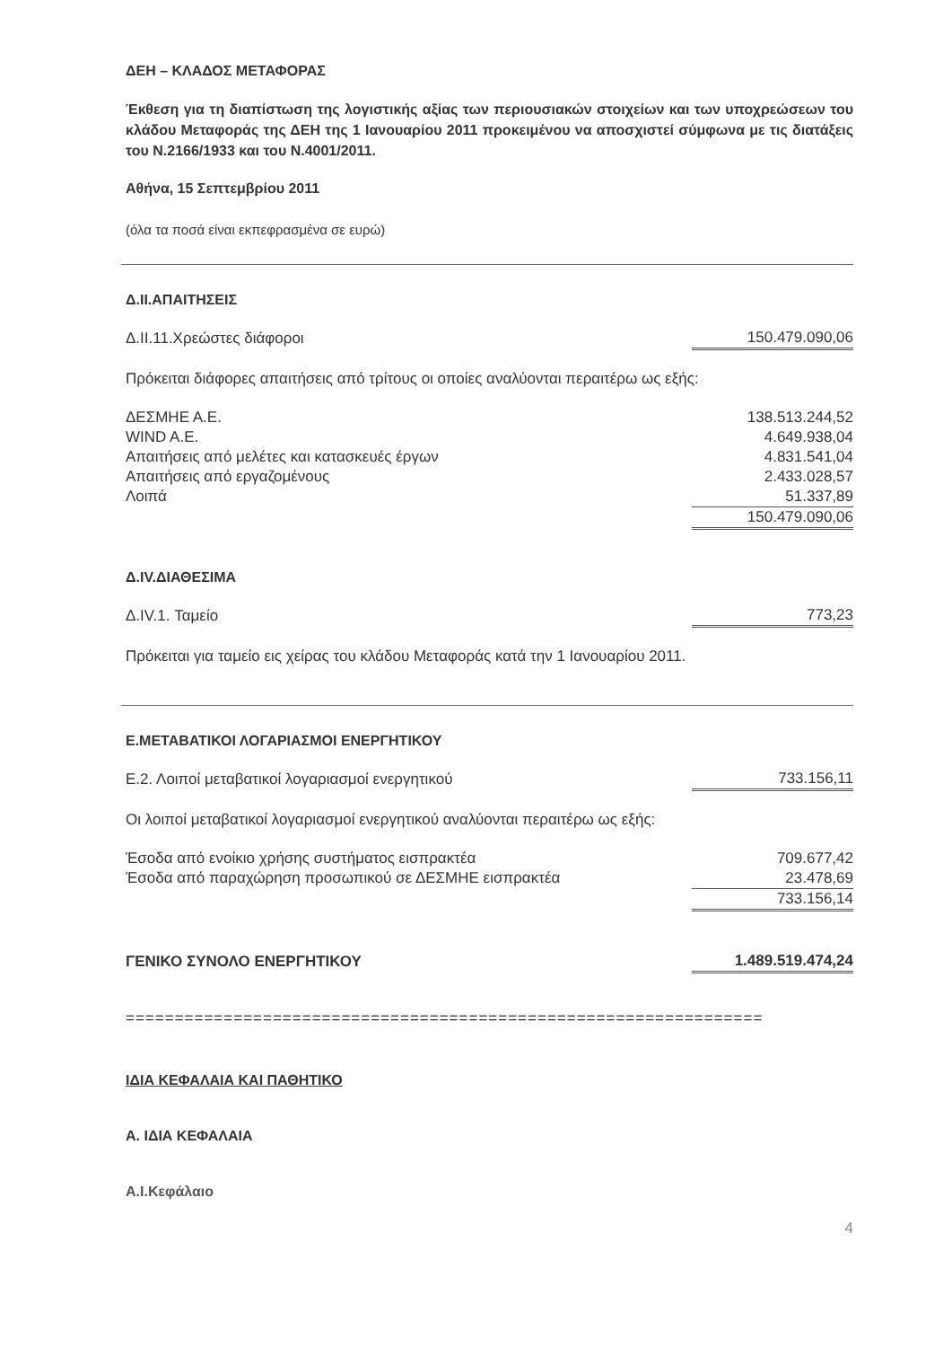ΔΕΗ – ΚΛΑΔΟΣ ΜΕΤΑΦΟΡΑΣ
Έκθεση για τη διαπίστωση της λογιστικής αξίας των περιουσιακών στοιχείων και των υποχρεώσεων του κλάδου Μεταφοράς της ΔΕΗ της 1 Ιανουαρίου 2011 προκειμένου να αποσχιστεί σύμφωνα με τις διατάξεις του Ν.2166/1933 και του Ν.4001/2011.
Αθήνα, 15 Σεπτεμβρίου 2011
(όλα τα ποσά είναι εκπεφρασμένα σε ευρώ)
Δ.ΙΙ.ΑΠΑΙΤΗΣΕΙΣ
| Δ.ΙΙ.11.Χρεώστες διάφοροι | 150.479.090,06 |
Πρόκειται διάφορες απαιτήσεις από τρίτους οι οποίες αναλύονται περαιτέρω ως εξής:
| ΔΕΣΜΗΕ Α.Ε. | 138.513.244,52 |
| WIND A.E. | 4.649.938,04 |
| Απαιτήσεις από μελέτες και κατασκευές έργων | 4.831.541,04 |
| Απαιτήσεις από εργαζομένους | 2.433.028,57 |
| Λοιπά | 51.337,89 |
| | 150.479.090,06 |
Δ.IV.ΔΙΑΘΕΣΙΜΑ
| Δ.IV.1. Ταμείο | 773,23 |
Πρόκειται για ταμείο εις χείρας του κλάδου Μεταφοράς κατά την 1 Ιανουαρίου 2011.
Ε.ΜΕΤΑΒΑΤΙΚΟΙ ΛΟΓΑΡΙΑΣΜΟΙ ΕΝΕΡΓΗΤΙΚΟΥ
| Ε.2. Λοιποί μεταβατικοί λογαριασμοί ενεργητικού | 733.156,11 |
Οι λοιποί μεταβατικοί λογαριασμοί ενεργητικού αναλύονται περαιτέρω ως εξής:
| Έσοδα από ενοίκιο χρήσης συστήματος εισπρακτέα | 709.677,42 |
| Έσοδα από παραχώρηση προσωπικού σε ΔΕΣΜΗΕ εισπρακτέα | 23.478,69 |
| | 733.156,14 |
| ΓΕΝΙΚΟ ΣΥΝΟΛΟ ΕΝΕΡΓΗΤΙΚΟΥ | 1.489.519.474,24 |
=================================================================
ΙΔΙΑ ΚΕΦΑΛΑΙΑ ΚΑΙ ΠΑΘΗΤΙΚΟ
Α. ΙΔΙΑ ΚΕΦΑΛΑΙΑ
Α.Ι.Κεφάλαιο
4